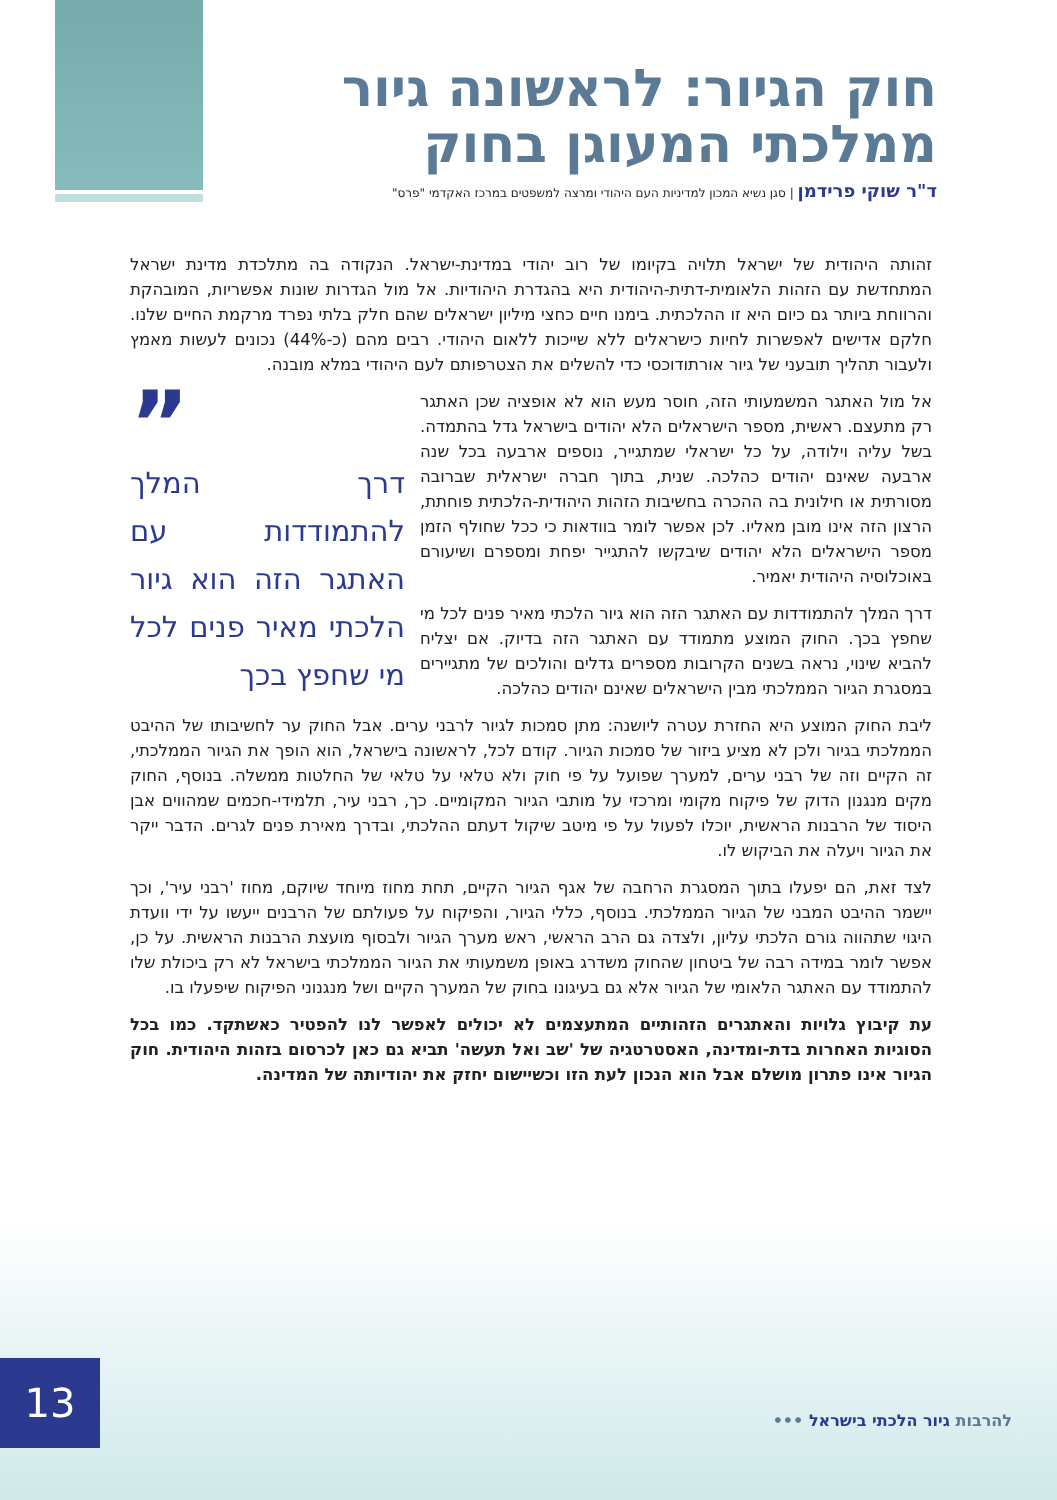חוק הגיור: לראשונה גיור ממלכתי המעוגן בחוק
ד"ר שוקי פרידמן | סגן נשיא המכון למדיניות העם היהודי ומרצה למשפטים במרכז האקדמי "פרס"
זהותה היהודית של ישראל תלויה בקיומו של רוב יהודי במדינת-ישראל. הנקודה בה מתלכדת מדינת ישראל המתחדשת עם הזהות הלאומית-דתית-היהודית היא בהגדרת היהודיות. אל מול הגדרות שונות אפשריות, המובהקת והרווחת ביותר גם כיום היא זו ההלכתית. בימנו חיים כחצי מיליון ישראלים שהם חלק בלתי נפרד מרקמת החיים שלנו. חלקם אדישים לאפשרות לחיות כישראלים ללא שייכות ללאום היהודי. רבים מהם (כ-44%) נכונים לעשות מאמץ ולעבור תהליך תובעני של גיור אורתודוכסי כדי להשלים את הצטרפותם לעם היהודי במלא מובנה.
”
דרך המלך להתמודדות עם האתגר הזה הוא גיור הלכתי מאיר פנים לכל מי שחפץ בכך
אל מול האתגר המשמעותי הזה, חוסר מעש הוא לא אופציה שכן האתגר רק מתעצם. ראשית, מספר הישראלים הלא יהודים בישראל גדל בהתמדה. בשל עליה וילודה, על כל ישראלי שמתגייר, נוספים ארבעה בכל שנה ארבעה שאינם יהודים כהלכה. שנית, בתוך חברה ישראלית שברובה מסורתית או חילונית בה ההכרה בחשיבות הזהות היהודית-הלכתית פוחתת, הרצון הזה אינו מובן מאליו. לכן אפשר לומר בוודאות כי ככל שחולף הזמן מספר הישראלים הלא יהודים שיבקשו להתגייר יפחת ומספרם ושיעורם באוכלוסיה היהודית יאמיר.
דרך המלך להתמודדות עם האתגר הזה הוא גיור הלכתי מאיר פנים לכל מי שחפץ בכך. החוק המוצע מתמודד עם האתגר הזה בדיוק. אם יצליח להביא שינוי, נראה בשנים הקרובות מספרים גדלים והולכים של מתגיירים במסגרת הגיור הממלכתי מבין הישראלים שאינם יהודים כהלכה.
ליבת החוק המוצע היא החזרת עטרה ליושנה: מתן סמכות לגיור לרבני ערים. אבל החוק ער לחשיבותו של ההיבט הממלכתי בגיור ולכן לא מציע ביזור של סמכות הגיור. קודם לכל, לראשונה בישראל, הוא הופך את הגיור הממלכתי, זה הקיים וזה של רבני ערים, למערך שפועל על פי חוק ולא טלאי על טלאי של החלטות ממשלה. בנוסף, החוק מקים מנגנון הדוק של פיקוח מקומי ומרכזי על מותבי הגיור המקומיים. כך, רבני עיר, תלמידי-חכמים שמהווים אבן היסוד של הרבנות הראשית, יוכלו לפעול על פי מיטב שיקול דעתם ההלכתי, ובדרך מאירת פנים לגרים. הדבר ייקר את הגיור ויעלה את הביקוש לו.
לצד זאת, הם יפעלו בתוך המסגרת הרחבה של אגף הגיור הקיים, תחת מחוז מיוחד שיוקם, מחוז 'רבני עיר', וכך יישמר ההיבט המבני של הגיור הממלכתי. בנוסף, כללי הגיור, והפיקוח על פעולתם של הרבנים ייעשו על ידי וועדת היגוי שתהווה גורם הלכתי עליון, ולצדה גם הרב הראשי, ראש מערך הגיור ולבסוף מועצת הרבנות הראשית. על כן, אפשר לומר במידה רבה של ביטחון שהחוק משדרג באופן משמעותי את הגיור הממלכתי בישראל לא רק ביכולת שלו להתמודד עם האתגר הלאומי של הגיור אלא גם בעיגונו בחוק של המערך הקיים ושל מנגנוני הפיקוח שיפעלו בו.
עת קיבוץ גלויות והאתגרים הזהותיים המתעצמים לא יכולים לאפשר לנו להפטיר כאשתקד. כמו בכל הסוגיות האחרות בדת-ומדינה, האסטרטגיה של 'שב ואל תעשה' תביא גם כאן לכרסום בזהות היהודית. חוק הגיור אינו פתרון מושלם אבל הוא הנכון לעת הזו וכשיישום יחזק את יהודיותה של המדינה.
13 להרבות גיור הלכתי בישראל •••